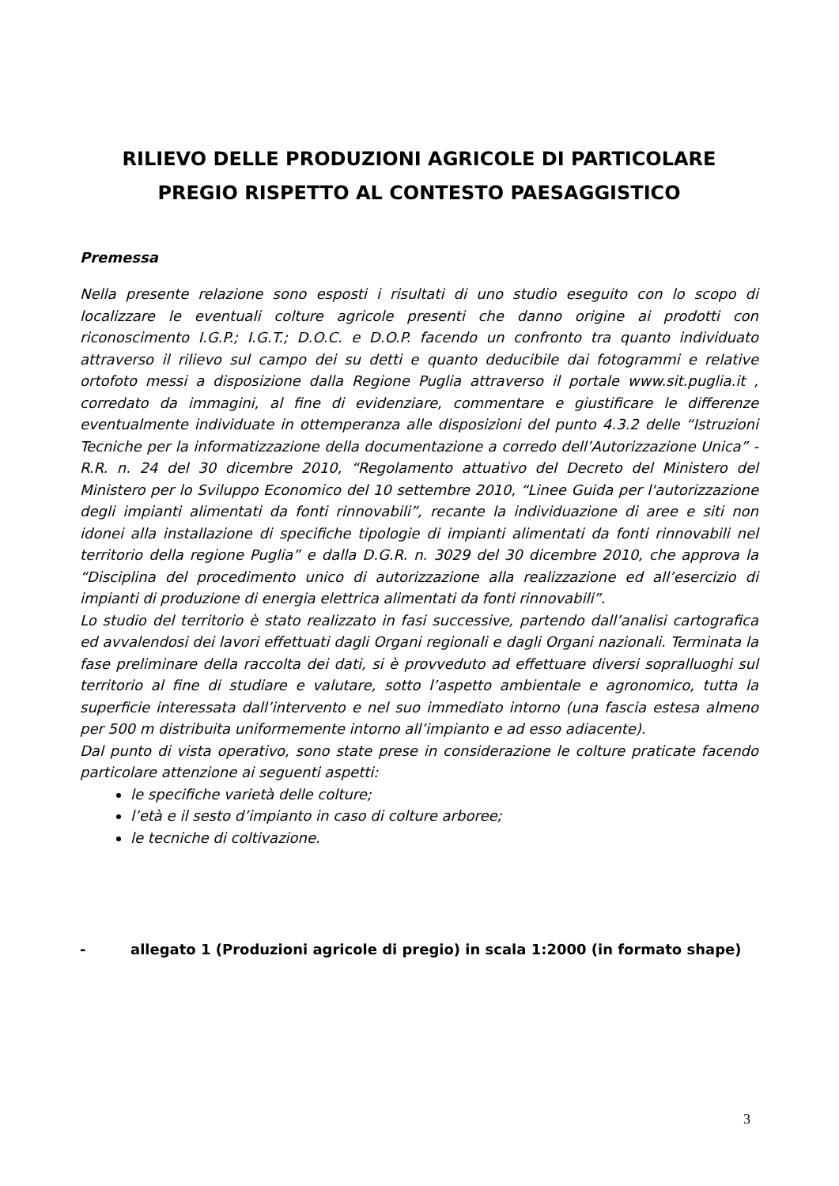RILIEVO DELLE PRODUZIONI AGRICOLE DI PARTICOLARE PREGIO RISPETTO AL CONTESTO PAESAGGISTICO
Premessa
Nella presente relazione sono esposti i risultati di uno studio eseguito con lo scopo di localizzare le eventuali colture agricole presenti che danno origine ai prodotti con riconoscimento I.G.P.; I.G.T.; D.O.C. e D.O.P. facendo un confronto tra quanto individuato attraverso il rilievo sul campo dei su detti e quanto deducibile dai fotogrammi e relative ortofoto messi a disposizione dalla Regione Puglia attraverso il portale www.sit.puglia.it , corredato da immagini, al fine di evidenziare, commentare e giustificare le differenze eventualmente individuate in ottemperanza alle disposizioni del punto 4.3.2 delle “Istruzioni Tecniche per la informatizzazione della documentazione a corredo dell’Autorizzazione Unica” - R.R. n. 24 del 30 dicembre 2010, “Regolamento attuativo del Decreto del Ministero del Ministero per lo Sviluppo Economico del 10 settembre 2010, “Linee Guida per l'autorizzazione degli impianti alimentati da fonti rinnovabili”, recante la individuazione di aree e siti non idonei alla installazione di specifiche tipologie di impianti alimentati da fonti rinnovabili nel territorio della regione Puglia” e dalla D.G.R. n. 3029 del 30 dicembre 2010, che approva la “Disciplina del procedimento unico di autorizzazione alla realizzazione ed all’esercizio di impianti di produzione di energia elettrica alimentati da fonti rinnovabili”.
Lo studio del territorio è stato realizzato in fasi successive, partendo dall’analisi cartografica ed avvalendosi dei lavori effettuati dagli Organi regionali e dagli Organi nazionali. Terminata la fase preliminare della raccolta dei dati, si è provveduto ad effettuare diversi sopralluoghi sul territorio al fine di studiare e valutare, sotto l’aspetto ambientale e agronomico, tutta la superficie interessata dall’intervento e nel suo immediato intorno (una fascia estesa almeno per 500 m distribuita uniformemente intorno all’impianto e ad esso adiacente).
Dal punto di vista operativo, sono state prese in considerazione le colture praticate facendo particolare attenzione ai seguenti aspetti:
le specifiche varietà delle colture;
l’età e il sesto d’impianto in caso di colture arboree;
le tecniche di coltivazione.
- allegato 1 (Produzioni agricole di pregio) in scala 1:2000 (in formato shape)
3